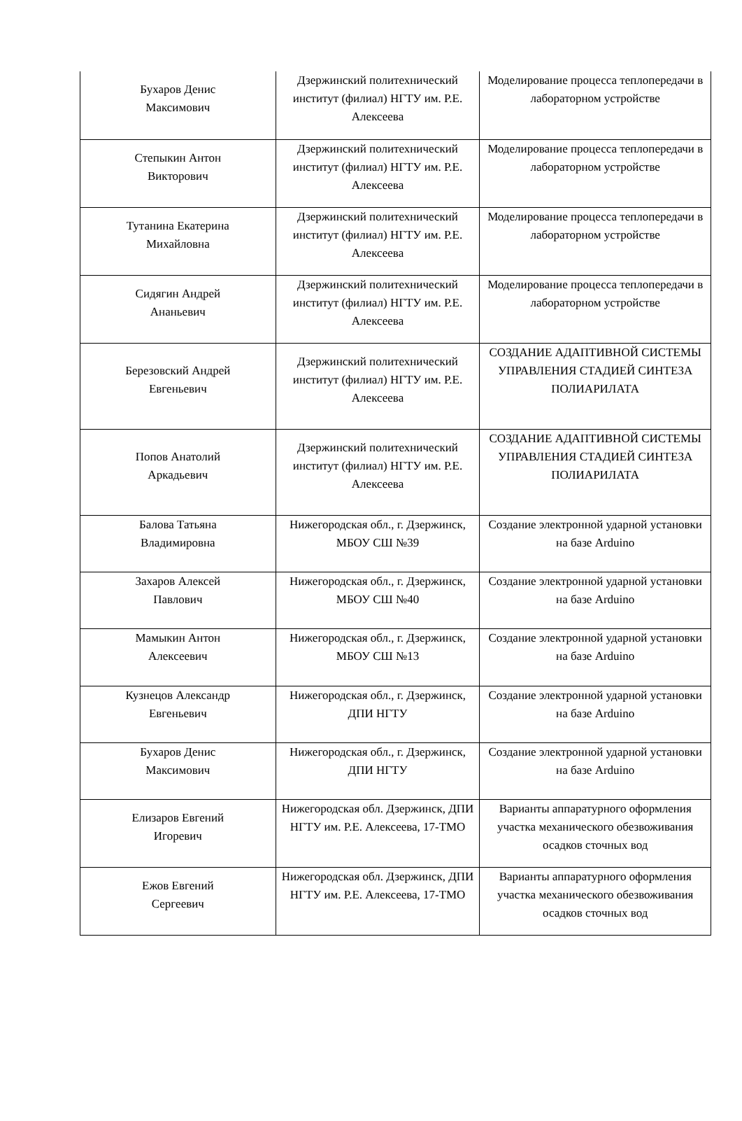| Бухаров Денис Максимович | Дзержинский политехнический институт (филиал) НГТУ им. Р.Е. Алексеева | Моделирование процесса теплопередачи в лабораторном устройстве |
| Степыкин Антон Викторович | Дзержинский политехнический институт (филиал) НГТУ им. Р.Е. Алексеева | Моделирование процесса теплопередачи в лабораторном устройстве |
| Тутанина Екатерина Михайловна | Дзержинский политехнический институт (филиал) НГТУ им. Р.Е. Алексеева | Моделирование процесса теплопередачи в лабораторном устройстве |
| Сидягин Андрей Ананьевич | Дзержинский политехнический институт (филиал) НГТУ им. Р.Е. Алексеева | Моделирование процесса теплопередачи в лабораторном устройстве |
| Березовский Андрей Евгеньевич | Дзержинский политехнический институт (филиал) НГТУ им. Р.Е. Алексеева | СОЗДАНИЕ АДАПТИВНОЙ СИСТЕМЫ УПРАВЛЕНИЯ СТАДИЕЙ СИНТЕЗА ПОЛИАРИЛАТА |
| Попов Анатолий Аркадьевич | Дзержинский политехнический институт (филиал) НГТУ им. Р.Е. Алексеева | СОЗДАНИЕ АДАПТИВНОЙ СИСТЕМЫ УПРАВЛЕНИЯ СТАДИЕЙ СИНТЕЗА ПОЛИАРИЛАТА |
| Балова Татьяна Владимировна | Нижегородская обл., г. Дзержинск, МБОУ СШ №39 | Создание электронной ударной установки на базе Arduino |
| Захаров Алексей Павлович | Нижегородская обл., г. Дзержинск, МБОУ СШ №40 | Создание электронной ударной установки на базе Arduino |
| Мамыкин Антон Алексеевич | Нижегородская обл., г. Дзержинск, МБОУ СШ №13 | Создание электронной ударной установки на базе Arduino |
| Кузнецов Александр Евгеньевич | Нижегородская обл., г. Дзержинск, ДПИ НГТУ | Создание электронной ударной установки на базе Arduino |
| Бухаров Денис Максимович | Нижегородская обл., г. Дзержинск, ДПИ НГТУ | Создание электронной ударной установки на базе Arduino |
| Елизаров Евгений Игоревич | Нижегородская обл. Дзержинск, ДПИ НГТУ им. Р.Е. Алексеева, 17-ТМО | Варианты аппаратурного оформления участка механического обезвоживания осадков сточных вод |
| Ежов Евгений Сергеевич | Нижегородская обл. Дзержинск, ДПИ НГТУ им. Р.Е. Алексеева, 17-ТМО | Варианты аппаратурного оформления участка механического обезвоживания осадков сточных вод |